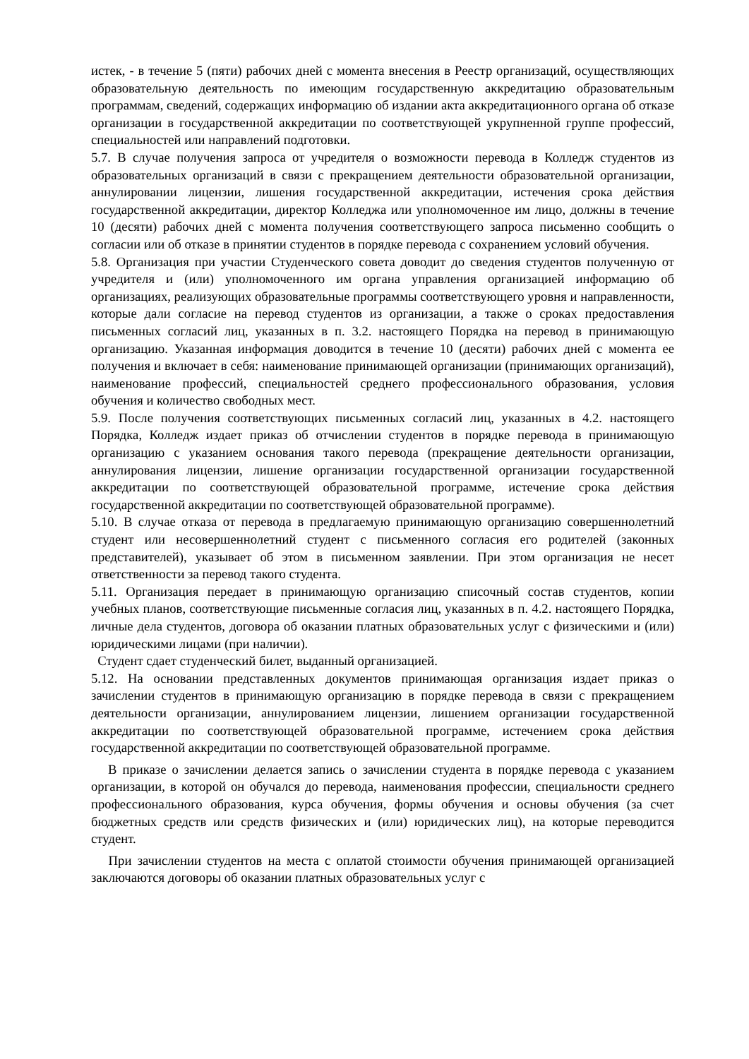истек, - в течение 5 (пяти) рабочих дней с момента внесения в Реестр организаций, осуществляющих образовательную деятельность по имеющим государственную аккредитацию образовательным программам, сведений, содержащих информацию об издании акта аккредитационного органа об отказе организации в государственной аккредитации по соответствующей укрупненной группе профессий, специальностей или направлений подготовки.
5.7. В случае получения запроса от учредителя о возможности перевода в Колледж студентов из образовательных организаций в связи с прекращением деятельности образовательной организации, аннулировании лицензии, лишения государственной аккредитации, истечения срока действия государственной аккредитации, директор Колледжа или уполномоченное им лицо, должны в течение 10 (десяти) рабочих дней с момента получения соответствующего запроса письменно сообщить о согласии или об отказе в принятии студентов в порядке перевода с сохранением условий обучения.
5.8. Организация при участии Студенческого совета доводит до сведения студентов полученную от учредителя и (или) уполномоченного им органа управления организацией информацию об организациях, реализующих образовательные программы соответствующего уровня и направленности, которые дали согласие на перевод студентов из организации, а также о сроках предоставления письменных согласий лиц, указанных в п. 3.2. настоящего Порядка на перевод в принимающую организацию. Указанная информация доводится в течение 10 (десяти) рабочих дней с момента ее получения и включает в себя: наименование принимающей организации (принимающих организаций), наименование профессий, специальностей среднего профессионального образования, условия обучения и количество свободных мест.
5.9. После получения соответствующих письменных согласий лиц, указанных в 4.2. настоящего Порядка, Колледж издает приказ об отчислении студентов в порядке перевода в принимающую организацию с указанием основания такого перевода (прекращение деятельности организации, аннулирования лицензии, лишение организации государственной организации государственной аккредитации по соответствующей образовательной программе, истечение срока действия государственной аккредитации по соответствующей образовательной программе).
5.10. В случае отказа от перевода в предлагаемую принимающую организацию совершеннолетний студент или несовершеннолетний студент с письменного согласия его родителей (законных представителей), указывает об этом в письменном заявлении. При этом организация не несет ответственности за перевод такого студента.
5.11. Организация передает в принимающую организацию списочный состав студентов, копии учебных планов, соответствующие письменные согласия лиц, указанных в п. 4.2. настоящего Порядка, личные дела студентов, договора об оказании платных образовательных услуг с физическими и (или) юридическими лицами (при наличии).
Студент сдает студенческий билет, выданный организацией.
5.12. На основании представленных документов принимающая организация издает приказ о зачислении студентов в принимающую организацию в порядке перевода в связи с прекращением деятельности организации, аннулированием лицензии, лишением организации государственной аккредитации по соответствующей образовательной программе, истечением срока действия государственной аккредитации по соответствующей образовательной программе.
В приказе о зачислении делается запись о зачислении студента в порядке перевода с указанием организации, в которой он обучался до перевода, наименования профессии, специальности среднего профессионального образования, курса обучения, формы обучения и основы обучения (за счет бюджетных средств или средств физических и (или) юридических лиц), на которые переводится студент.
При зачислении студентов на места с оплатой стоимости обучения принимающей организацией заключаются договоры об оказании платных образовательных услуг с